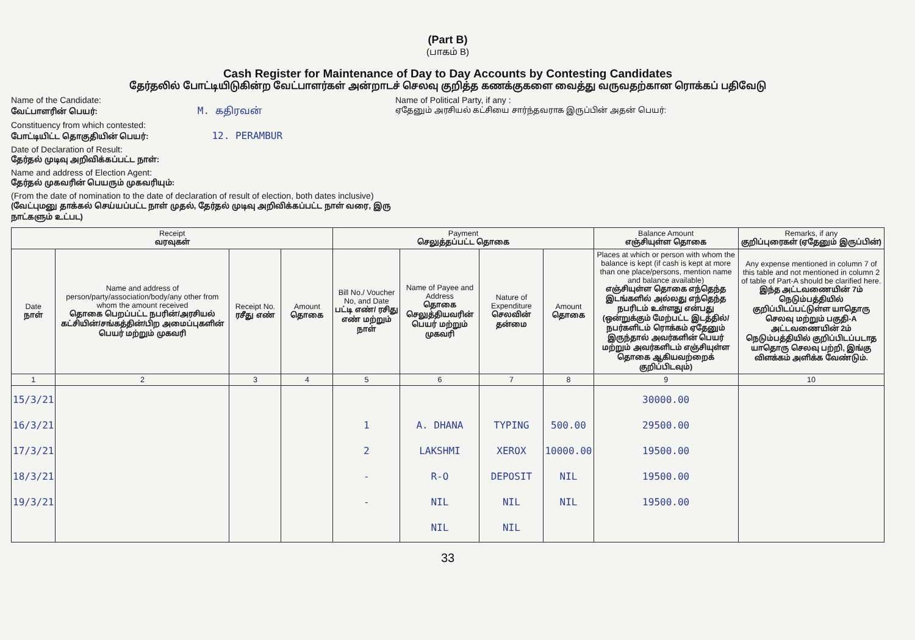(Part B)
(பாகம் B)
Cash Register for Maintenance of Day to Day Accounts by Contesting Candidates
தேர்தலில் போட்டியிடுகின்ற வேட்பாளர்கள் அன்றாடச் செலவு குறித்த கணக்குகளை வைத்து வருவதற்கான ரொக்கப் பதிவேடு
Name of the Candidate:
வேட்பாளரின் பெயர்: M. கதிரவன்
Constituency from which contested:
போட்டியிட்ட தொகுதியின் பெயர்: 12. PERAMBUR
Date of Declaration of Result:
தேர்தல் முடிவு அறிவிக்கப்பட்ட நாள்:
Name and address of Election Agent:
தேர்தல் முகவரின் பெயரும் முகவரியும்:
(From the date of nomination to the date of declaration of result of election, both dates inclusive)
(வேட்புமனு தாக்கல் செய்யப்பட்ட நாள் முதல், தேர்தல் முடிவு அறிவிக்கப்பட்ட நாள் வரை, இரு நாட்களும் உட்பட)
Name of Political Party, if any :
ஏதேனும் அரசியல் கட்சியை சார்ந்தவராக இருப்பின் அதன் பெயர்:
| Receipt வரவுகள் | | | | Payment செலுத்தப்பட்ட தொகை | | | | Balance Amount எஞ்சியுள்ள தொகை | Remarks, if any குறிப்புரைகள் (ஏதேனும் இருப்பின்) |
| --- | --- | --- | --- | --- | --- | --- | --- | --- | --- |
| Date நாள் | Name and address of person/party/association/body/any other from whom the amount received தொகை பெறப்பட்ட நபரின்/அரசியல் கட்சியின்/சங்கத்தின்/பிற அமைப்புகளின் பெயர் மற்றும் முகவரி | Receipt No. ரசீது எண் | Amount தொகை | Bill No./ Voucher No, and Date பட்டி எண்/ ரசிது எண் மற்றும் நாள் | Name of Payee and Address தொகை செலுத்தியவரின் பெயர் மற்றும் முகவரி | Nature of Expenditure செலவின் தன்மை | Amount தொகை | Places at which or person with whom the balance is kept (if cash is kept at more than one place/persons, mention name and balance available) எஞ்சியுள்ள தொகை எந்தெந்த இடங்களில் அல்லது எந்தெந்த நபரிடம் உள்ளது என்பது (ஒன்றுக்கும் மேற்பட்ட இடத்தில்/நபர்களிடம் ரொக்கம் ஏதேனும் இருந்தால் அவர்களின் பெயர் மற்றும் அவர்களிடம் எஞ்சியுள்ள தொகை ஆகியவற்றைக் குறிப்பிடவும்) | Any expense mentioned in column 7 of this table and not mentioned in column 2 of table of Part-A should be clarified here. இந்த அட்டவணையின் 7ம் நெடும்பத்தியில் குறிப்பிடப்பட்டுள்ள யாதொரு செலவு மற்றும் பகுதி-A அட்டவணையின் 2ம் நெடும்பத்தியில் குறிப்பிடப்படாத யாதொரு செலவு பற்றி, இங்கு விளக்கம் அளிக்க வேண்டும். |
| 1 | 2 | 3 | 4 | 5 | 6 | 7 | 8 | 9 | 10 |
| 15/3/21 16/3/21 17/3/21 18/3/21 19/3/21 | | | | 1 2 - - | A. DHANA LAKSHMI R-O NIL NIL | TYPING XEROX DEPOSIT NIL NIL | 500.00 10000.00 NIL NIL | 30000.00 29500.00 19500.00 19500.00 19500.00 | |
33